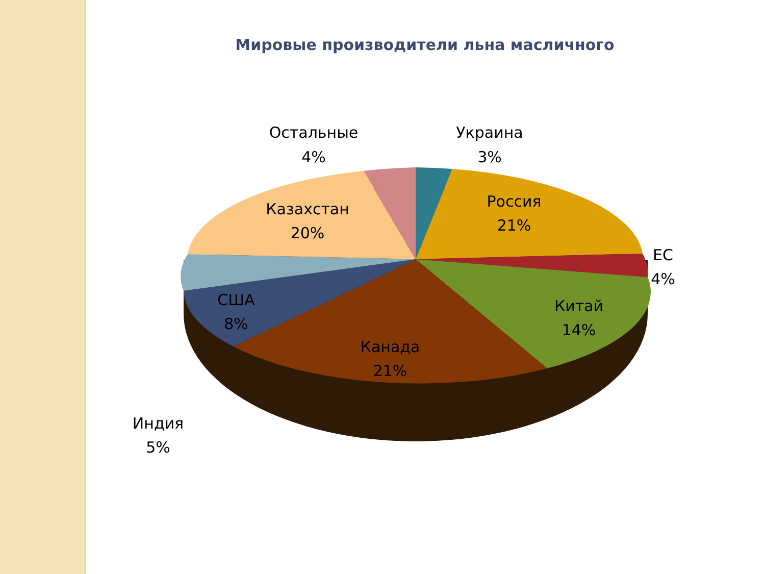Мировые производители льна масличного
Остальные
4%
Украина
3%
Россия
21%
ЕС
4%
Китай
14%
Канада
21%
США
8%
Казахстан
20%
Индия
5%